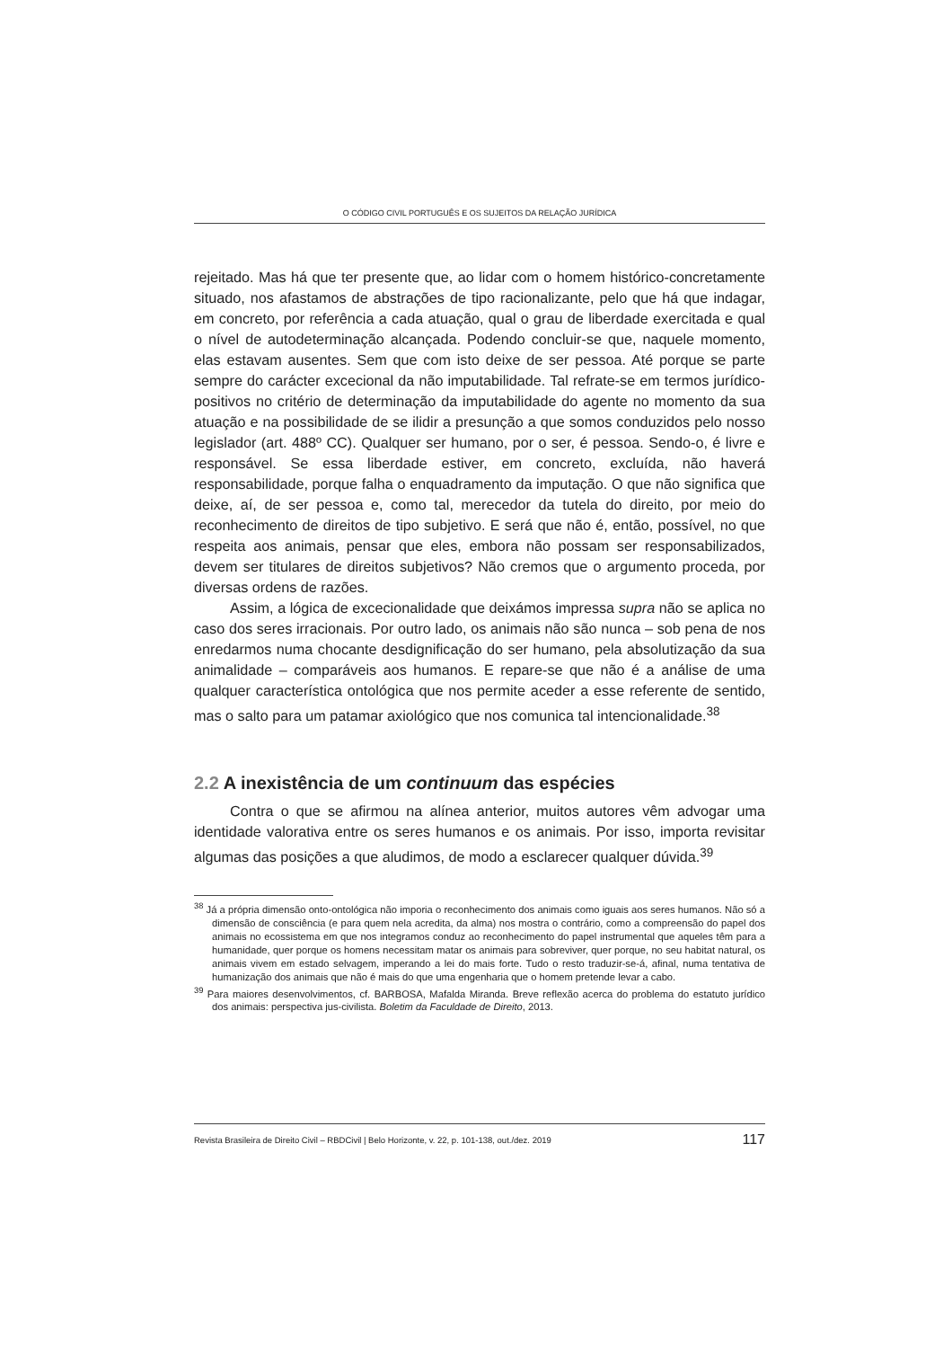O CÓDIGO CIVIL PORTUGUÊS E OS SUJEITOS DA RELAÇÃO JURÍDICA
rejeitado. Mas há que ter presente que, ao lidar com o homem histórico-concretamente situado, nos afastamos de abstrações de tipo racionalizante, pelo que há que indagar, em concreto, por referência a cada atuação, qual o grau de liberdade exercitada e qual o nível de autodeterminação alcançada. Podendo concluir-se que, naquele momento, elas estavam ausentes. Sem que com isto deixe de ser pessoa. Até porque se parte sempre do carácter excecional da não imputabilidade. Tal refrate-se em termos jurídico-positivos no critério de determinação da imputabilidade do agente no momento da sua atuação e na possibilidade de se ilidir a presunção a que somos conduzidos pelo nosso legislador (art. 488º CC). Qualquer ser humano, por o ser, é pessoa. Sendo-o, é livre e responsável. Se essa liberdade estiver, em concreto, excluída, não haverá responsabilidade, porque falha o enquadramento da imputação. O que não significa que deixe, aí, de ser pessoa e, como tal, merecedor da tutela do direito, por meio do reconhecimento de direitos de tipo subjetivo. E será que não é, então, possível, no que respeita aos animais, pensar que eles, embora não possam ser responsabilizados, devem ser titulares de direitos subjetivos? Não cremos que o argumento proceda, por diversas ordens de razões.
Assim, a lógica de excecionalidade que deixámos impressa supra não se aplica no caso dos seres irracionais. Por outro lado, os animais não são nunca – sob pena de nos enredarmos numa chocante desdignificação do ser humano, pela absolutização da sua animalidade – comparáveis aos humanos. E repare-se que não é a análise de uma qualquer característica ontológica que nos permite aceder a esse referente de sentido, mas o salto para um patamar axiológico que nos comunica tal intencionalidade.<sup>38</sup>
2.2 A inexistência de um continuum das espécies
Contra o que se afirmou na alínea anterior, muitos autores vêm advogar uma identidade valorativa entre os seres humanos e os animais. Por isso, importa revisitar algumas das posições a que aludimos, de modo a esclarecer qualquer dúvida.<sup>39</sup>
<sup>38</sup> Já a própria dimensão onto-ontológica não imporia o reconhecimento dos animais como iguais aos seres humanos. Não só a dimensão de consciência (e para quem nela acredita, da alma) nos mostra o contrário, como a compreensão do papel dos animais no ecossistema em que nos integramos conduz ao reconhecimento do papel instrumental que aqueles têm para a humanidade, quer porque os homens necessitam matar os animais para sobreviver, quer porque, no seu habitat natural, os animais vivem em estado selvagem, imperando a lei do mais forte. Tudo o resto traduzir-se-á, afinal, numa tentativa de humanização dos animais que não é mais do que uma engenharia que o homem pretende levar a cabo.
<sup>39</sup> Para maiores desenvolvimentos, cf. BARBOSA, Mafalda Miranda. Breve reflexão acerca do problema do estatuto jurídico dos animais: perspectiva jus-civilista. Boletim da Faculdade de Direito, 2013.
Revista Brasileira de Direito Civil – RBDCivil | Belo Horizonte, v. 22, p. 101-138, out./dez. 2019 117